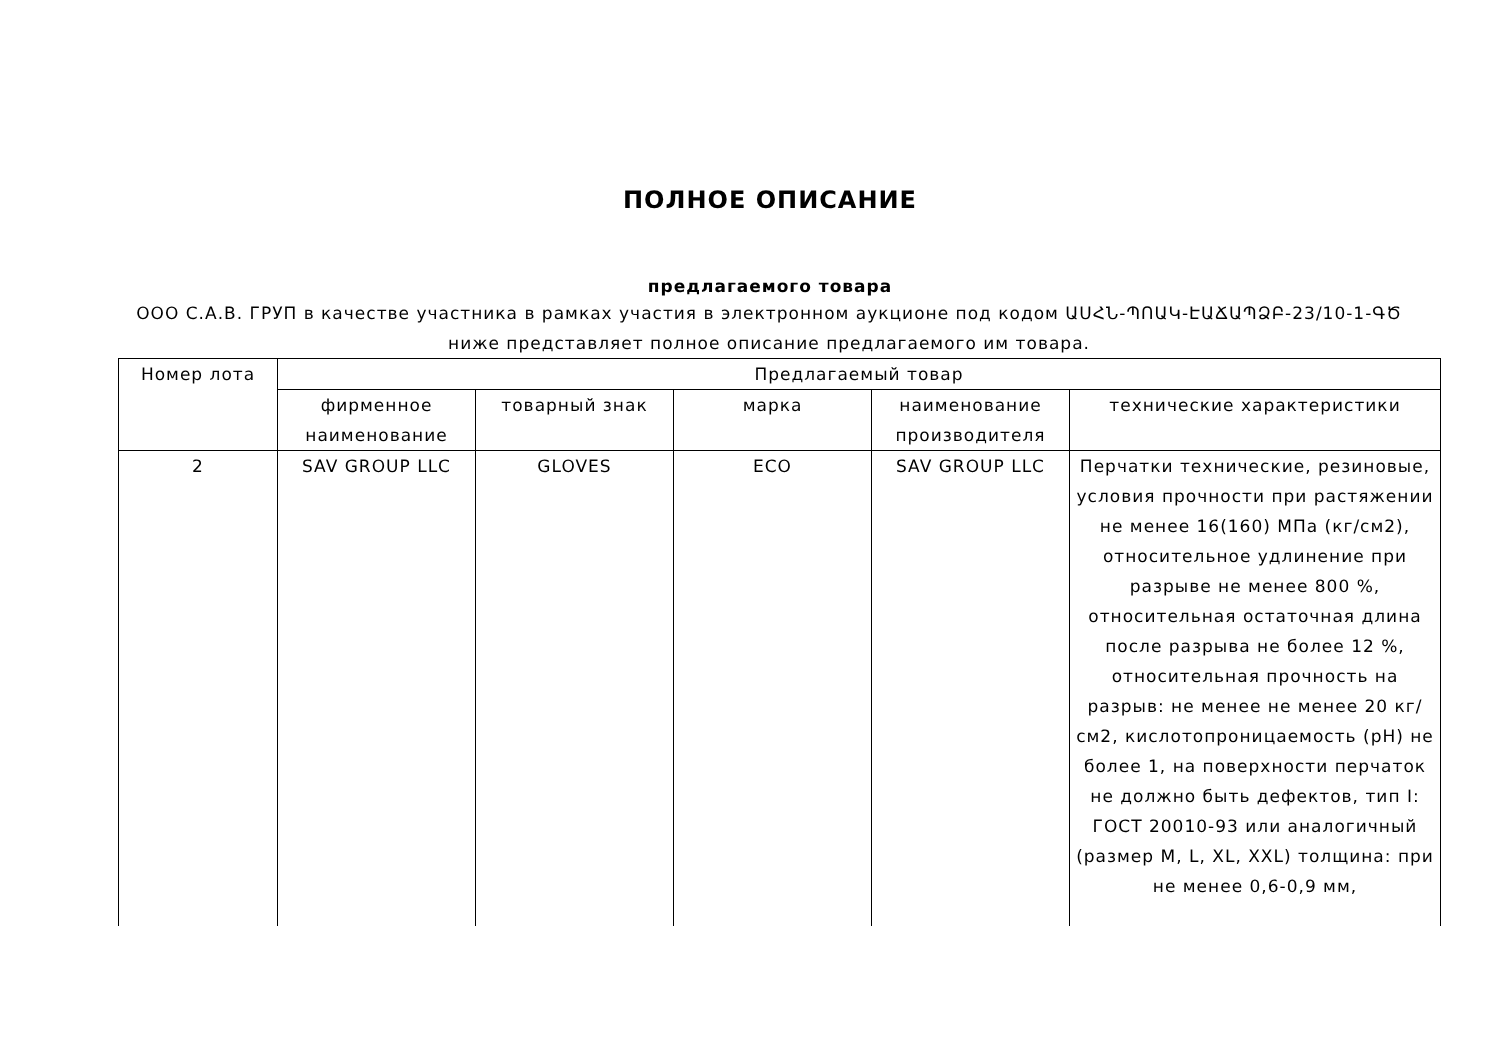ПОЛНОЕ ОПИСАНИЕ
предлагаемого товара
ООО С.А.В. ГРУП в качестве участника в рамках участия в электронном аукционе под кодом ԱՍՀՆ-ՊՈԱԿ-ԷԱՃԱՊՁԲ-23/10-1-ԳԾ ниже представляет полное описание предлагаемого им товара.
| Номер лота | Предлагаемый товар | | | | |
| --- | --- | --- | --- | --- | --- |
| | фирменное наименование | товарный знак | марка | наименование производителя | технические характеристики |
| 2 | SAV GROUP LLC | GLOVES | ECO | SAV GROUP LLC | Перчатки технические, резиновые, условия прочности при растяжении не менее 16(160) МПа (кг/см2), относительное удлинение при разрыве не менее 800 %, относительная остаточная длина после разрыва не более 12 %, относительная прочность на разрыв: не менее не менее 20 кг/см2, кислотопроницаемость (pH) не более 1, на поверхности перчаток не должно быть дефектов, тип I: ГОСТ 20010-93 или аналогичный (размер M, L, XL, XXL) толщина: при не менее 0,6-0,9 мм, |